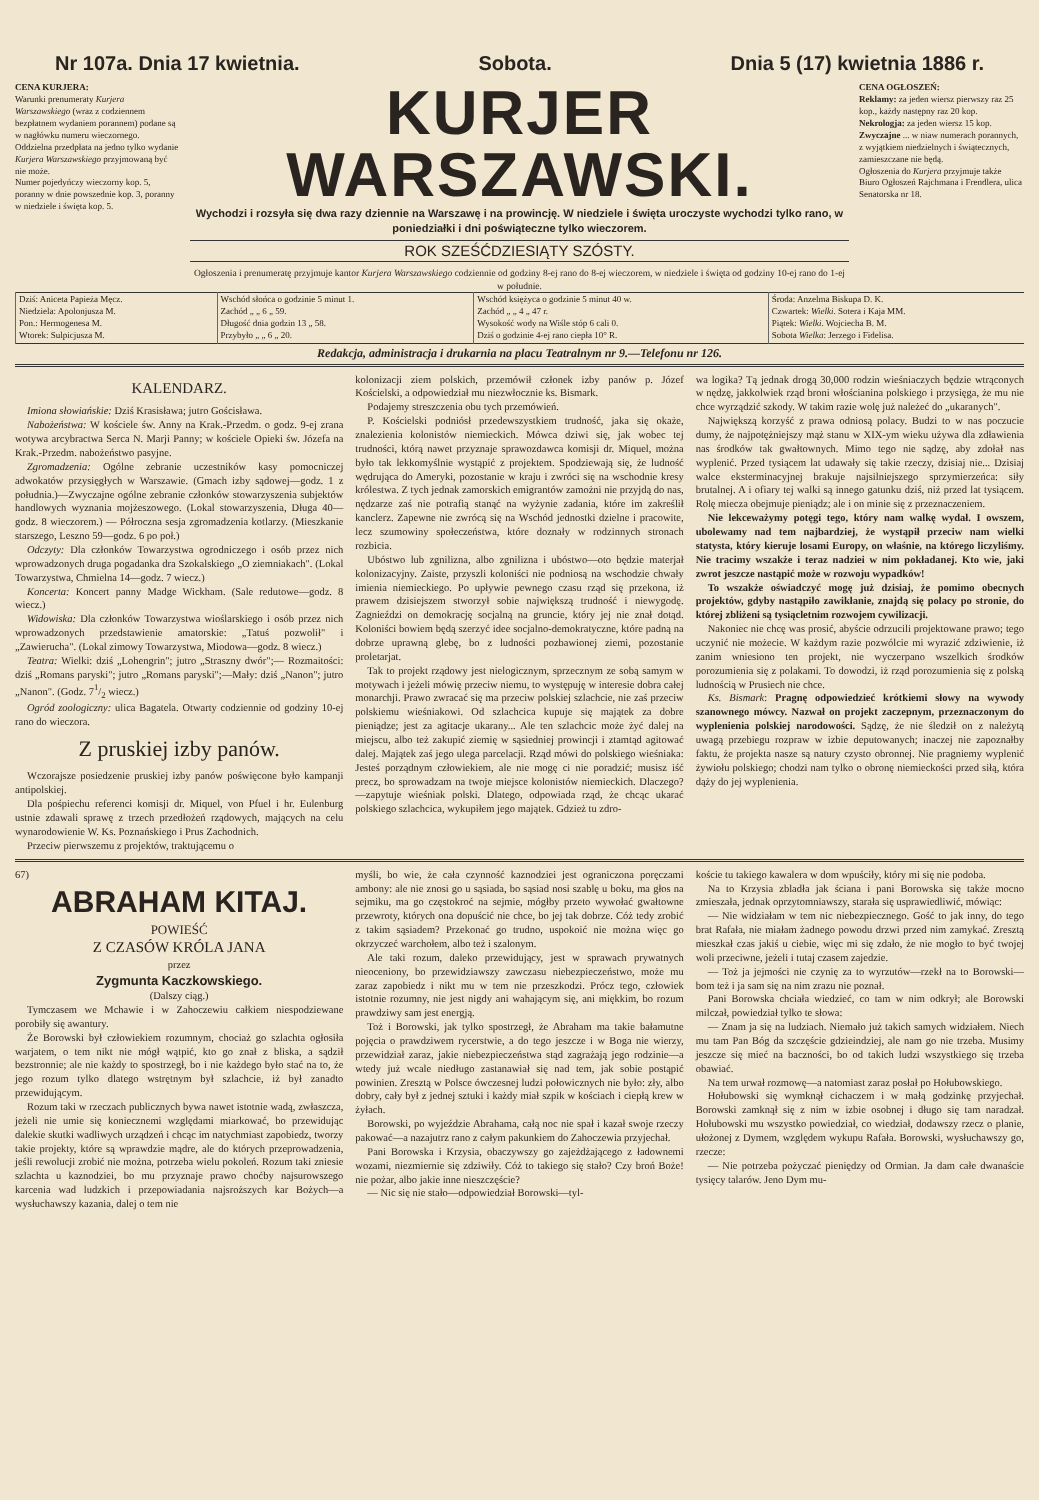Nr 107a. Dnia 17 kwietnia. Sobota. Dnia 5 (17) kwietnia 1886 r.
CENA KURJERA:
Warunki prenumeraty Kurjera Warszawskiego (wraz z codziennem bezpłatnem wydaniem porannem) podane są w nagłówku numeru wieczornego.
Oddzielna przedpłata na jedno tylko wydanie Kurjera Warszawskiego przyjmowaną być nie może.
Numer pojedyńczy wieczorny kop. 5, poranny w dnie powszednie kop. 3, poranny w niedziele i święta kop. 5.
KURJER WARSZAWSKI.
Wychodzi i rozsyła się dwa razy dziennie na Warszawę i na prowincję. W niedziele i święta uroczyste wychodzi tylko rano, w poniedziałki i dni poświąteczne tylko wieczorem.
ROK SZEŚĆDZIESIĄTY SZÓSTY.
Ogłoszenia i prenumeratę przyjmuje kantor Kurjera Warszawskiego codziennie od godziny 8-ej rano do 8-ej wieczorem, w niedziele i święta od godziny 10-ej rano do 1-ej w południe.
CENA OGŁOSZEŃ:
Reklamy: za jeden wiersz pierwszy raz 25 kop., każdy następny raz 20 kop.
Nekrologja: za jeden wiersz 15 kop.
Zwyczajne ... w niaw numerach porannych, z wyjątkiem niedzielnych i świątecznych, zamieszczane nie będą.
Ogłoszenia do Kurjera przyjmuje także Biuro Ogłoszeń Rajchmana i Frendlera, ulica Senatorska nr 18.
| Dziś: Aniceta Papieża Męcz. Niedziela: Apolonjusza M. Pon.: Hermogenesa M. Wtorek: Sulpicjusza M. | Wschód słońca o godzinie 5 minut 1. Zachód „ „ 6 „ 59. Długość dnia godzin 13 „ 58. Przybyło „ „ 6 „ 20. | Wschód księżyca o godzinie 5 minut 40 w. Zachód „ „ 4 „ 47 r. Wysokość wody na Wiśle stóp 6 cali 0. Dziś o godzinie 4-ej rano ciepła 10° R. | Środa: Anzelma Biskupa D. K. Czwartek: Wielki . Sotera i Kaja MM. Piątek: Wielki . Wojciecha B. M. Sobota Wielka : Jerzego i Fidelisa. |
Redakcja, administracja i drukarnia na placu Teatralnym nr 9.—Telefonu nr 126.
KALENDARZ.
Imiona słowiańskie: Dziś Krasisława; jutro Gościsława.
Nabożeństwa: W kościele św. Anny na Krak.-Przedm. o godz. 9-ej zrana wotywa arcybractwa Serca N. Marji Panny; w kościele Opieki św. Józefa na Krak.-Przedm. nabożeństwo pasyjne.
Zgromadzenia: Ogólne zebranie uczestników kasy pomocniczej adwokatów przysięgłych w Warszawie. (Gmach izby sądowej—godz. 1 z południa.)—Zwyczajne ogólne zebranie członków stowarzyszenia subjektów handlowych wyznania mojżeszowego. (Lokal stowarzyszenia, Długa 40—godz. 8 wieczorem.) — Półroczna sesja zgromadzenia kotlarzy. (Mieszkanie starszego, Leszno 59—godz. 6 po poł.)
Odczyty: Dla członków Towarzystwa ogrodniczego i osób przez nich wprowadzonych druga pogadanka dra Szokalskiego „O ziemniakach". (Lokal Towarzystwa, Chmielna 14—godz. 7 wiecz.)
Koncerta: Koncert panny Madge Wickham. (Sale redutowe—godz. 8 wiecz.)
Widowiska: Dla członków Towarzystwa wioślarskiego i osób przez nich wprowadzonych przedstawienie amatorskie: „Tatuś pozwolił" i „Zawierucha". (Lokal zimowy Towarzystwa, Miodowa—godz. 8 wiecz.)
Teatra: Wielki: dziś „Lohengrin"; jutro „Straszny dwór";— Rozmaitości: dziś „Romans paryski"; jutro „Romans paryski";—Mały: dziś „Nanon"; jutro „Nanon". (Godz. 71/2 wiecz.)
Ogród zoologiczny: ulica Bagatela. Otwarty codziennie od godziny 10-ej rano do wieczora.
Z pruskiej izby panów.
Wczorajsze posiedzenie pruskiej izby panów poświęcone było kampanji antipolskiej.
Dla pośpiechu referenci komisji dr. Miquel, von Pfuel i hr. Eulenburg ustnie zdawali sprawę z trzech przedłożeń rządowych, mających na celu wynarodowienie W. Ks. Poznańskiego i Prus Zachodnich.
Przeciw pierwszemu z projektów, traktującemu o
kolonizacji ziem polskich, przemówił członek izby panów p. Józef Kościelski, a odpowiedział mu niezwłocznie ks. Bismark.
Podajemy streszczenia obu tych przemówień.
P. Kościelski podniósł przedewszystkiem trudność, jaka się okaże, znalezienia kolonistów niemieckich. Mówca dziwi się, jak wobec tej trudności, którą nawet przyznaje sprawozdawca komisji dr. Miquel, można było tak lekkomyślnie wystąpić z projektem. Spodziewają się, że ludność wędrująca do Ameryki, pozostanie w kraju i zwróci się na wschodnie kresy królestwa. Z tych jednak zamorskich emigrantów zamożni nie przyjdą do nas, nędzarze zaś nie potrafią stanąć na wyżynie zadania, które im zakreślił kanclerz. Zapewne nie zwrócą się na Wschód jednostki dzielne i pracowite, lecz szumowiny społeczeństwa, które doznały w rodzinnych stronach rozbicia.
Ubóstwo lub zgnilizna, albo zgnilizna i ubóstwo—oto będzie materjał kolonizacyjny. Zaiste, przyszli koloniści nie podniosą na wschodzie chwały imienia niemieckiego. Po upływie pewnego czasu rząd się przekona, iż prawem dzisiejszem stworzył sobie największą trudność i niewygodę. Zagnieździ on demokrację socjalną na gruncie, który jej nie znał dotąd. Koloniści bowiem będą szerzyć idee socjalno-demokratyczne, które padną na dobrze uprawną glebę, bo z ludności pozbawionej ziemi, pozostanie proletarjat.
Tak to projekt rządowy jest nielogicznym, sprzecznym ze sobą samym w motywach i jeżeli mówię przeciw niemu, to występuję w interesie dobra całej monarchji. Prawo zwracać się ma przeciw polskiej szlachcie, nie zaś przeciw polskiemu wieśniakowi. Od szlachcica kupuje się majątek za dobre pieniądze; jest za agitacje ukarany... Ale ten szlachcic może żyć dalej na miejscu, albo też zakupić ziemię w sąsiedniej prowincji i ztamtąd agitować dalej. Majątek zaś jego ulega parcelacji. Rząd mówi do polskiego wieśniaka: Jesteś porządnym człowiekiem, ale nie mogę ci nie poradzić; musisz iść precz, bo sprowadzam na twoje miejsce kolonistów niemieckich. Dlaczego?—zapytuje wieśniak polski. Dlatego, odpowiada rząd, że chcąc ukarać polskiego szlachcica, wykupiłem jego majątek. Gdzież tu zdro-
wa logika? Tą jednak drogą 30,000 rodzin wieśniaczych będzie wtrąconych w nędzę, jakkolwiek rząd broni włościanina polskiego i przysięga, że mu nie chce wyrządzić szkody. W takim razie wolę już należeć do „ukaranych".
Największą korzyść z prawa odniosą polacy. Budzi to w nas poczucie dumy, że najpotężniejszy mąż stanu w XIX-ym wieku używa dla zdławienia nas środków tak gwałtownych. Mimo tego nie sądzę, aby zdołał nas wyplenić. Przed tysiącem lat udawały się takie rzeczy, dzisiaj nie... Dzisiaj walce eksterminacyjnej brakuje najsilniejszego sprzymierzeńca: siły brutalnej. A i ofiary tej walki są innego gatunku dziś, niż przed lat tysiącem. Rolę miecza obejmuje pieniądz; ale i on minie się z przeznaczeniem.
Nie lekceważymy potęgi tego, który nam walkę wydał. I owszem, ubolewamy nad tem najbardziej, że wystąpił przeciw nam wielki statysta, który kieruje losami Europy, on właśnie, na którego liczyliśmy. Nie tracimy wszakże i teraz nadziei w nim pokładanej. Kto wie, jaki zwrot jeszcze nastąpić może w rozwoju wypadków!
To wszakże oświadczyć mogę już dzisiaj, że pomimo obecnych projektów, gdyby nastąpiło zawikłanie, znajdą się polacy po stronie, do której zbliżeni są tysiącletnim rozwojem cywilizacji.
Nakoniec nie chcę was prosić, abyście odrzucili projektowane prawo; tego uczynić nie możecie. W każdym razie pozwólcie mi wyrazić zdziwienie, iż zanim wniesiono ten projekt, nie wyczerpano wszelkich środków porozumienia się z polakami. To dowodzi, iż rząd porozumienia się z polską ludnością w Prusiech nie chce.
Ks. Bismark: Pragnę odpowiedzieć krótkiemi słowy na wywody szanownego mówcy. Nazwał on projekt zaczepnym, przeznaczonym do wyplenienia polskiej narodowości. Sądzę, że nie śledził on z należytą uwagą przebiegu rozpraw w izbie deputowanych; inaczej nie zapoznałby faktu, że projekta nasze są natury czysto obronnej. Nie pragniemy wyplenić żywiołu polskiego; chodzi nam tylko o obronę niemieckości przed siłą, która dąży do jej wyplenienia.
67)
ABRAHAM KITAJ.
POWIEŚĆ
Z CZASÓW KRÓLA JANA
przez
Zygmunta Kaczkowskiego.
(Dalszy ciąg.)
Tymczasem we Mchawie i w Zahoczewiu całkiem niespodziewane porobiły się awantury.
Że Borowski był człowiekiem rozumnym, chociaż go szlachta ogłosiła warjatem, o tem nikt nie mógł wątpić, kto go znał z bliska, a sądził bezstronnie; ale nie każdy to spostrzegł, bo i nie każdego było stać na to, że jego rozum tylko dlatego wstrętnym był szlachcie, iż był zanadto przewidującym.
Rozum taki w rzeczach publicznych bywa nawet istotnie wadą, zwłaszcza, jeżeli nie umie się koniecznemi względami miarkować, bo przewidując dalekie skutki wadliwych urządzeń i chcąc im natychmiast zapobiedz, tworzy takie projekty, które są wprawdzie mądre, ale do których przeprowadzenia, jeśli rewolucji zrobić nie można, potrzeba wielu pokoleń. Rozum taki zniesie szlachta u kaznodziei, bo mu przyznaje prawo choćby najsurowszego karcenia wad ludzkich i przepowiadania najsroższych kar Bożych—a wysłuchawszy kazania, dalej o tem nie
myśli, bo wie, że cała czynność kaznodziei jest ograniczona poręczami ambony: ale nie znosi go u sąsiada, bo sąsiad nosi szablę u boku, ma głos na sejmiku, ma go częstokroć na sejmie, mógłby przeto wywołać gwałtowne przewroty, których ona dopuścić nie chce, bo jej tak dobrze. Cóż tedy zrobić z takim sąsiadem? Przekonać go trudno, uspokoić nie można więc go okrzyczeć warchołem, albo też i szalonym.
Ale taki rozum, daleko przewidujący, jest w sprawach prywatnych nieoceniony, bo przewidziawszy zawczasu niebezpieczeństwo, może mu zaraz zapobiedz i nikt mu w tem nie przeszkodzi. Prócz tego, człowiek istotnie rozumny, nie jest nigdy ani wahającym się, ani miękkim, bo rozum prawdziwy sam jest energją.
Toż i Borowski, jak tylko spostrzegł, że Abraham ma takie bałamutne pojęcia o prawdziwem rycerstwie, a do tego jeszcze i w Boga nie wierzy, przewidział zaraz, jakie niebezpieczeństwa stąd zagrażają jego rodzinie—a wtedy już wcale niedługo zastanawiał się nad tem, jak sobie postąpić powinien. Zresztą w Polsce ówczesnej ludzi połowicznych nie było: zły, albo dobry, cały był z jednej sztuki i każdy miał szpik w kościach i ciepłą krew w żyłach.
Borowski, po wyjeździe Abrahama, całą noc nie spał i kazał swoje rzeczy pakować—a nazajutrz rano z całym pakunkiem do Zahoczewia przyjechał.
Pani Borowska i Krzysia, obaczywszy go zajeżdżającego z ładownemi wozami, niezmiernie się zdziwiły. Cóż to takiego się stało? Czy broń Boże! nie pożar, albo jakie inne nieszczęście?
— Nic się nie stało—odpowiedział Borowski—tyl-
koście tu takiego kawalera w dom wpuściły, który mi się nie podoba.
Na to Krzysia zbladła jak ściana i pani Borowska się także mocno zmieszała, jednak oprzytomniawszy, starała się usprawiedliwić, mówiąc:
— Nie widziałam w tem nic niebezpiecznego. Gość to jak inny, do tego brat Rafała, nie miałam żadnego powodu drzwi przed nim zamykać. Zresztą mieszkał czas jakiś u ciebie, więc mi się zdało, że nie mogło to być twojej woli przeciwne, jeżeli i tutaj czasem zajedzie.
— Toż ja jejmości nie czynię za to wyrzutów—rzekł na to Borowski—bom też i ja sam się na nim zrazu nie poznał.
Pani Borowska chciała wiedzieć, co tam w nim odkrył; ale Borowski milczał, powiedział tylko te słowa:
— Znam ja się na ludziach. Niemało już takich samych widziałem. Niech mu tam Pan Bóg da szczęście gdzieindziej, ale nam go nie trzeba. Musimy jeszcze się mieć na baczności, bo od takich ludzi wszystkiego się trzeba obawiać.
Na tem urwał rozmowę—a natomiast zaraz posłał po Hołubowskiego.
Hołubowski się wymknął cichaczem i w małą godzinkę przyjechał. Borowski zamknął się z nim w izbie osobnej i długo się tam naradzał. Hołubowski mu wszystko powiedział, co wiedział, dodawszy rzecz o planie, ułożonej z Dymem, względem wykupu Rafała. Borowski, wysłuchawszy go, rzecze:
— Nie potrzeba pożyczać pieniędzy od Ormian. Ja dam całe dwanaście tysięcy talarów. Jeno Dym mu-